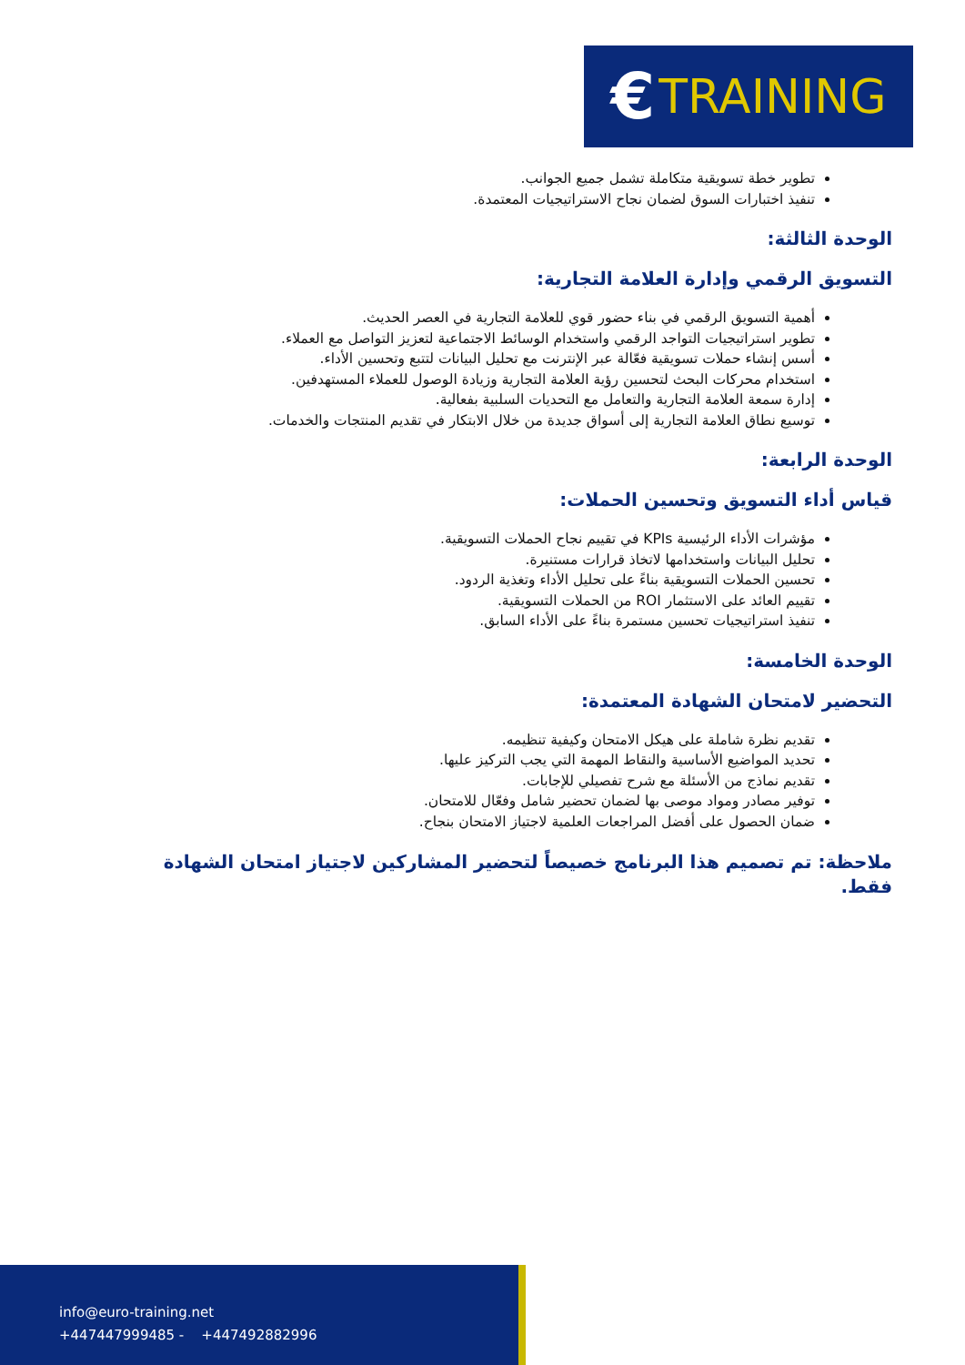€ TRAINING
تطوير خطة تسويقية متكاملة تشمل جميع الجوانب.
تنفيذ اختبارات السوق لضمان نجاح الاستراتيجيات المعتمدة.
الوحدة الثالثة:
التسويق الرقمي وإدارة العلامة التجارية:
أهمية التسويق الرقمي في بناء حضور قوي للعلامة التجارية في العصر الحديث.
تطوير استراتيجيات التواجد الرقمي واستخدام الوسائط الاجتماعية لتعزيز التواصل مع العملاء.
أسس إنشاء حملات تسويقية فعّالة عبر الإنترنت مع تحليل البيانات لتتبع وتحسين الأداء.
استخدام محركات البحث لتحسين رؤية العلامة التجارية وزيادة الوصول للعملاء المستهدفين.
إدارة سمعة العلامة التجارية والتعامل مع التحديات السلبية بفعالية.
توسيع نطاق العلامة التجارية إلى أسواق جديدة من خلال الابتكار في تقديم المنتجات والخدمات.
الوحدة الرابعة:
قياس أداء التسويق وتحسين الحملات:
مؤشرات الأداء الرئيسية KPIs في تقييم نجاح الحملات التسويقية.
تحليل البيانات واستخدامها لاتخاذ قرارات مستنيرة.
تحسين الحملات التسويقية بناءً على تحليل الأداء وتغذية الردود.
تقييم العائد على الاستثمار ROI من الحملات التسويقية.
تنفيذ استراتيجيات تحسين مستمرة بناءً على الأداء السابق.
الوحدة الخامسة:
التحضير لامتحان الشهادة المعتمدة:
تقديم نظرة شاملة على هيكل الامتحان وكيفية تنظيمه.
تحديد المواضيع الأساسية والنقاط المهمة التي يجب التركيز عليها.
تقديم نماذج من الأسئلة مع شرح تفصيلي للإجابات.
توفير مصادر ومواد موصى بها لضمان تحضير شامل وفعّال للامتحان.
ضمان الحصول على أفضل المراجعات العلمية لاجتياز الامتحان بنجاح.
ملاحظة: تم تصميم هذا البرنامج خصيصاً لتحضير المشاركين لاجتياز امتحان الشهادة فقط.
info@euro-training.net
+447447999485 - +447492882996